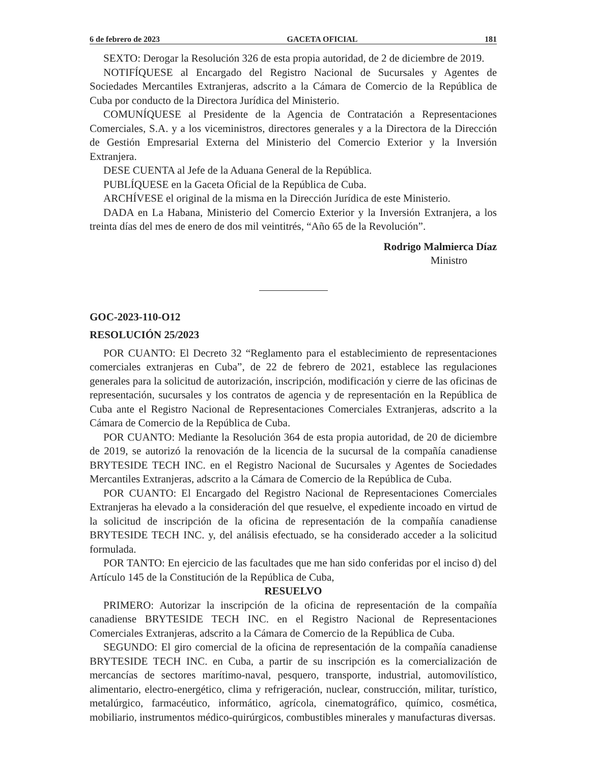6 de febrero de 2023 GACETA OFICIAL 181
SEXTO: Derogar la Resolución 326 de esta propia autoridad, de 2 de diciembre de 2019.
NOTIFÍQUESE al Encargado del Registro Nacional de Sucursales y Agentes de Sociedades Mercantiles Extranjeras, adscrito a la Cámara de Comercio de la República de Cuba por conducto de la Directora Jurídica del Ministerio.
COMUNÍQUESE al Presidente de la Agencia de Contratación a Representaciones Comerciales, S.A. y a los viceministros, directores generales y a la Directora de la Dirección de Gestión Empresarial Externa del Ministerio del Comercio Exterior y la Inversión Extranjera.
DESE CUENTA al Jefe de la Aduana General de la República.
PUBLÍQUESE en la Gaceta Oficial de la República de Cuba.
ARCHÍVESE el original de la misma en la Dirección Jurídica de este Ministerio.
DADA en La Habana, Ministerio del Comercio Exterior y la Inversión Extranjera, a los treinta días del mes de enero de dos mil veintitrés, “Año 65 de la Revolución”.
Rodrigo Malmierca Díaz
Ministro
GOC-2023-110-O12
RESOLUCIÓN 25/2023
POR CUANTO: El Decreto 32 “Reglamento para el establecimiento de representaciones comerciales extranjeras en Cuba”, de 22 de febrero de 2021, establece las regulaciones generales para la solicitud de autorización, inscripción, modificación y cierre de las oficinas de representación, sucursales y los contratos de agencia y de representación en la República de Cuba ante el Registro Nacional de Representaciones Comerciales Extranjeras, adscrito a la Cámara de Comercio de la República de Cuba.
POR CUANTO: Mediante la Resolución 364 de esta propia autoridad, de 20 de diciembre de 2019, se autorizó la renovación de la licencia de la sucursal de la compañía canadiense BRYTESIDE TECH INC. en el Registro Nacional de Sucursales y Agentes de Sociedades Mercantiles Extranjeras, adscrito a la Cámara de Comercio de la República de Cuba.
POR CUANTO: El Encargado del Registro Nacional de Representaciones Comerciales Extranjeras ha elevado a la consideración del que resuelve, el expediente incoado en virtud de la solicitud de inscripción de la oficina de representación de la compañía canadiense BRYTESIDE TECH INC. y, del análisis efectuado, se ha considerado acceder a la solicitud formulada.
POR TANTO: En ejercicio de las facultades que me han sido conferidas por el inciso d) del Artículo 145 de la Constitución de la República de Cuba,
RESUELVO
PRIMERO: Autorizar la inscripción de la oficina de representación de la compañía canadiense BRYTESIDE TECH INC. en el Registro Nacional de Representaciones Comerciales Extranjeras, adscrito a la Cámara de Comercio de la República de Cuba.
SEGUNDO: El giro comercial de la oficina de representación de la compañía canadiense BRYTESIDE TECH INC. en Cuba, a partir de su inscripción es la comercialización de mercancías de sectores marítimo-naval, pesquero, transporte, industrial, automovilístico, alimentario, electro-energético, clima y refrigeración, nuclear, construcción, militar, turístico, metalúrgico, farmacéutico, informático, agrícola, cinematográfico, químico, cosmética, mobiliario, instrumentos médico-quirúrgicos, combustibles minerales y manufacturas diversas.